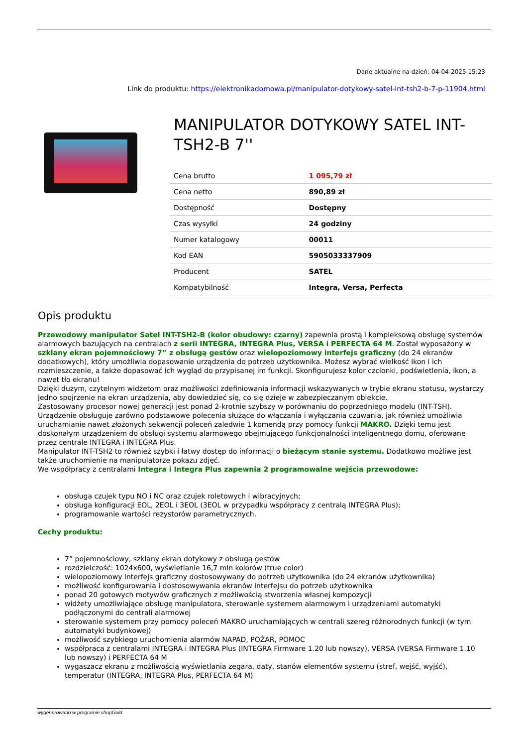Dane aktualne na dzień: 04-04-2025 15:23
Link do produktu: https://elektronikadomowa.pl/manipulator-dotykowy-satel-int-tsh2-b-7-p-11904.html
MANIPULATOR DOTYKOWY SATEL INT-TSH2-B 7''
| Cena brutto | 1 095,79 zł |
| Cena netto | 890,89 zł |
| Dostępność | Dostępny |
| Czas wysyłki | 24 godziny |
| Numer katalogowy | 00011 |
| Kod EAN | 5905033337909 |
| Producent | SATEL |
| Kompatybilność | Integra, Versa, Perfecta |
Opis produktu
Przewodowy manipulator Satel INT-TSH2-B (kolor obudowy: czarny) zapewnia prostą i kompleksową obsługę systemów alarmowych bazujących na centralach z serii INTEGRA, INTEGRA Plus, VERSA i PERFECTA 64 M. Został wyposażony w szklany ekran pojemnościowy 7” z obsługą gestów oraz wielopoziomowy interfejs graficzny (do 24 ekranów dodatkowych), który umożliwia dopasowanie urządzenia do potrzeb użytkownika. Możesz wybrać wielkość ikon i ich rozmieszczenie, a także dopasować ich wygląd do przypisanej im funkcji. Skonfigurujesz kolor czcionki, podświetlenia, ikon, a nawet tło ekranu!
Dzięki dużym, czytelnym widżetom oraz możliwości zdefiniowania informacji wskazywanych w trybie ekranu statusu, wystarczy jedno spojrzenie na ekran urządzenia, aby dowiedzieć się, co się dzieje w zabezpieczanym obiekcie.
Zastosowany procesor nowej generacji jest ponad 2-krotnie szybszy w porównaniu do poprzedniego modelu (INT-TSH).
Urządzenie obsługuje zarówno podstawowe polecenia służące do włączania i wyłączania czuwania, jak również umożliwia uruchamianie nawet złożonych sekwencji poleceń zaledwie 1 komendą przy pomocy funkcji MAKRO. Dzięki temu jest doskonałym urządzeniem do obsługi systemu alarmowego obejmującego funkcjonalności inteligentnego domu, oferowane przez centrale INTEGRA i INTEGRA Plus.
Manipulator INT-TSH2 to również szybki i łatwy dostęp do informacji o bieżącym stanie systemu. Dodatkowo możliwe jest także uruchomienie na manipulatorze pokazu zdjęć.
We współpracy z centralami Integra i Integra Plus zapewnia 2 programowalne wejścia przewodowe:
obsługa czujek typu NO i NC oraz czujek roletowych i wibracyjnych;
obsługa konfiguracji EOL, 2EOL i 3EOL (3EOL w przypadku współpracy z centralą INTEGRA Plus);
programowanie wartości rezystorów parametrycznych.
Cechy produktu:
7” pojemnościowy, szklany ekran dotykowy z obsługą gestów
rozdzielczość: 1024x600, wyświetlanie 16,7 mln kolorów (true color)
wielopoziomowy interfejs graficzny dostosowywany do potrzeb użytkownika (do 24 ekranów użytkownika)
możliwość konfigurowania i dostosowywania ekranów interfejsu do potrzeb użytkownika
ponad 20 gotowych motywów graficznych z możliwością stworzenia własnej kompozycji
widżety umożliwiające obsługę manipulatora, sterowanie systemem alarmowym i urządzeniami automatyki podłączonymi do centrali alarmowej
sterowanie systemem przy pomocy poleceń MAKRO uruchamiających w centrali szereg różnorodnych funkcji (w tym automatyki budynkowej)
możliwość szybkiego uruchomienia alarmów NAPAD, POŻAR, POMOC
współpraca z centralami INTEGRA i INTEGRA Plus (INTEGRA Firmware 1.20 lub nowszy), VERSA (VERSA Firmware 1.10 lub nowszy) i PERFECTA 64 M
wygaszacz ekranu z możliwością wyświetlania zegara, daty, stanów elementów systemu (stref, wejść, wyjść), temperatur (INTEGRA, INTEGRA Plus, PERFECTA 64 M)
wygenerowano w programie shopGold